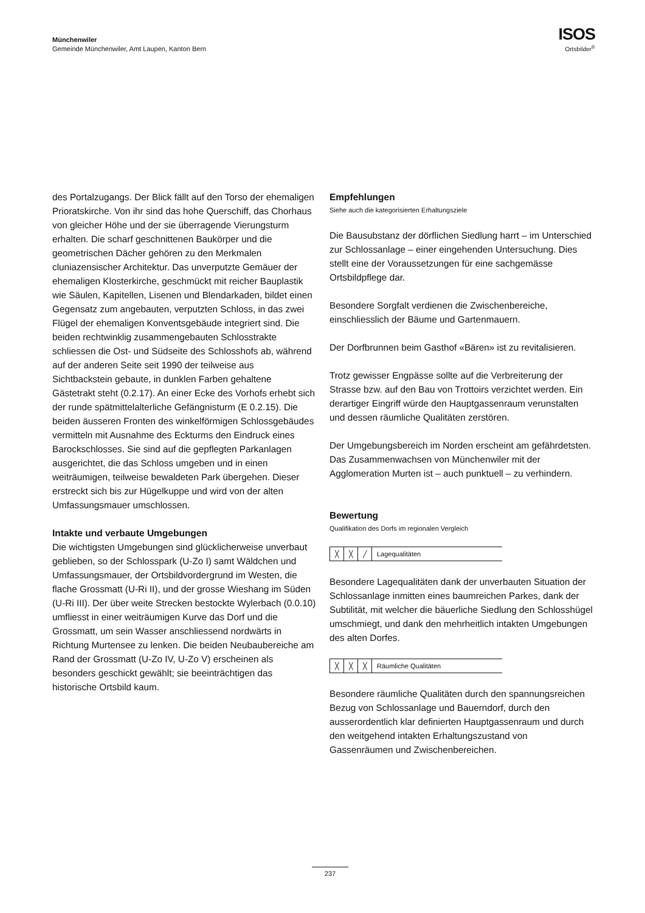Münchenwiler
Gemeinde Münchenwiler, Amt Laupen, Kanton Bern
ISOS
Ortsbilder<sup>®</sup>
des Portalzugangs. Der Blick fällt auf den Torso der ehemaligen Prioratskirche. Von ihr sind das hohe Querschiff, das Chorhaus von gleicher Höhe und der sie überragende Vierungsturm erhalten. Die scharf geschnittenen Baukörper und die geometrischen Dächer gehören zu den Merkmalen cluniazensischer Architektur. Das unverputzte Gemäuer der ehemaligen Klosterkirche, geschmückt mit reicher Bauplastik wie Säulen, Kapitellen, Lisenen und Blendarkaden, bildet einen Gegensatz zum angebauten, verputzten Schloss, in das zwei Flügel der ehemaligen Konventsgebäude integriert sind. Die beiden rechtwinklig zusammengebauten Schlosstrakte schliessen die Ost- und Südseite des Schlosshofs ab, während auf der anderen Seite seit 1990 der teilweise aus Sichtbackstein gebaute, in dunklen Farben gehaltene Gästetrakt steht (0.2.17). An einer Ecke des Vorhofs erhebt sich der runde spätmittelalterliche Gefängnisturm (E 0.2.15). Die beiden äusseren Fronten des winkelförmigen Schlossgebäudes vermitteln mit Ausnahme des Eckturms den Eindruck eines Barockschlosses. Sie sind auf die gepflegten Parkanlagen ausgerichtet, die das Schloss umgeben und in einen weiträumigen, teilweise bewaldeten Park übergehen. Dieser erstreckt sich bis zur Hügelkuppe und wird von der alten Umfassungsmauer umschlossen.
Intakte und verbaute Umgebungen
Die wichtigsten Umgebungen sind glücklicherweise unverbaut geblieben, so der Schlosspark (U-Zo I) samt Wäldchen und Umfassungsmauer, der Ortsbildvordergrund im Westen, die flache Grossmatt (U-Ri II), und der grosse Wieshang im Süden (U-Ri III). Der über weite Strecken bestockte Wylerbach (0.0.10) umfliesst in einer weiträumigen Kurve das Dorf und die Grossmatt, um sein Wasser anschliessend nordwärts in Richtung Murtensee zu lenken. Die beiden Neubaubereiche am Rand der Grossmatt (U-Zo IV, U-Zo V) erscheinen als besonders geschickt gewählt; sie beeinträchtigen das historische Ortsbild kaum.
Empfehlungen
Siehe auch die kategorisierten Erhaltungsziele
Die Bausubstanz der dörflichen Siedlung harrt – im Unterschied zur Schlossanlage – einer eingehenden Untersuchung. Dies stellt eine der Voraussetzungen für eine sachgemässe Ortsbildpflege dar.
Besondere Sorgfalt verdienen die Zwischenbereiche, einschliesslich der Bäume und Gartenmauern.
Der Dorfbrunnen beim Gasthof «Bären» ist zu revitalisieren.
Trotz gewisser Engpässe sollte auf die Verbreiterung der Strasse bzw. auf den Bau von Trottoirs verzichtet werden. Ein derartiger Eingriff würde den Hauptgassenraum verunstalten und dessen räumliche Qualitäten zerstören.
Der Umgebungsbereich im Norden erscheint am gefährdetsten. Das Zusammenwachsen von Münchenwiler mit der Agglomeration Murten ist – auch punktuell – zu verhindern.
Bewertung
Qualifikation des Dorfs im regionalen Vergleich
╳ ╳ ╱
Lagequalitäten
Besondere Lagequalitäten dank der unverbauten Situation der Schlossanlage inmitten eines baumreichen Parkes, dank der Subtilität, mit welcher die bäuerliche Siedlung den Schlosshügel umschmiegt, und dank den mehrheitlich intakten Umgebungen des alten Dorfes.
╳ ╳ ╳
Räumliche Qualitäten
Besondere räumliche Qualitäten durch den spannungsreichen Bezug von Schlossanlage und Bauerndorf, durch den ausserordentlich klar definierten Hauptgassenraum und durch den weitgehend intakten Erhaltungszustand von Gassenräumen und Zwischenbereichen.
237